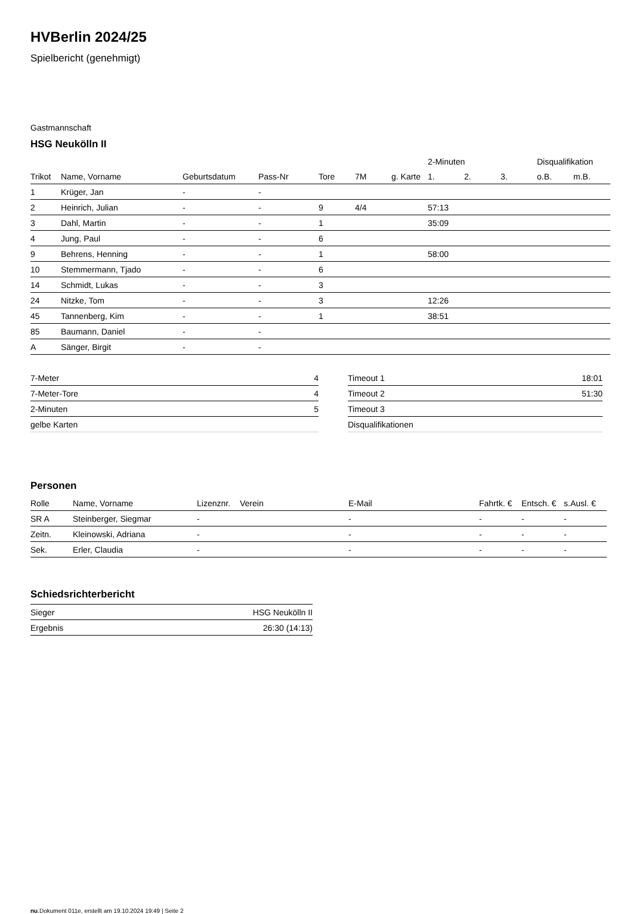HVBerlin 2024/25
Spielbericht (genehmigt)
Gastmannschaft
HSG Neukölln II
| | | | | | | | 2-Minuten | | | Disqualifikation | |
| --- | --- | --- | --- | --- | --- | --- | --- | --- | --- | --- | --- |
| Trikot | Name, Vorname | Geburtsdatum | Pass-Nr | Tore | 7M | g. Karte | 1. | 2. | 3. | o.B. | m.B. |
| 1 | Krüger, Jan | - | - | | | | | | | | |
| 2 | Heinrich, Julian | - | - | 9 | 4/4 | | 57:13 | | | | |
| 3 | Dahl, Martin | - | - | 1 | | | 35:09 | | | | |
| 4 | Jung, Paul | - | - | 6 | | | | | | | |
| 9 | Behrens, Henning | - | - | 1 | | | 58:00 | | | | |
| 10 | Stemmermann, Tjado | - | - | 6 | | | | | | | |
| 14 | Schmidt, Lukas | - | - | 3 | | | | | | | |
| 24 | Nitzke, Tom | - | - | 3 | | | 12:26 | | | | |
| 45 | Tannenberg, Kim | - | - | 1 | | | 38:51 | | | | |
| 85 | Baumann, Daniel | - | - | | | | | | | | |
| A | Sänger, Birgit | - | - | | | | | | | | |
| 7-Meter | 4 |
| 7-Meter-Tore | 4 |
| 2-Minuten | 5 |
| gelbe Karten | |
| Timeout 1 | 18:01 |
| Timeout 2 | 51:30 |
| Timeout 3 | |
| Disqualifikationen | |
Personen
| Rolle | Name, Vorname | Lizenznr. | Verein | E-Mail | Fahrtk. € | Entsch. € | s.Ausl. € |
| --- | --- | --- | --- | --- | --- | --- | --- |
| SR A | Steinberger, Siegmar | - | | - | - | - | - |
| Zeitn. | Kleinowski, Adriana | - | | - | - | - | - |
| Sek. | Erler, Claudia | - | | - | - | - | - |
Schiedsrichterbericht
| Sieger | HSG Neukölln II |
| Ergebnis | 26:30 (14:13) |
nu.Dokument 011e, erstellt am 19.10.2024 19:49 | Seite 2